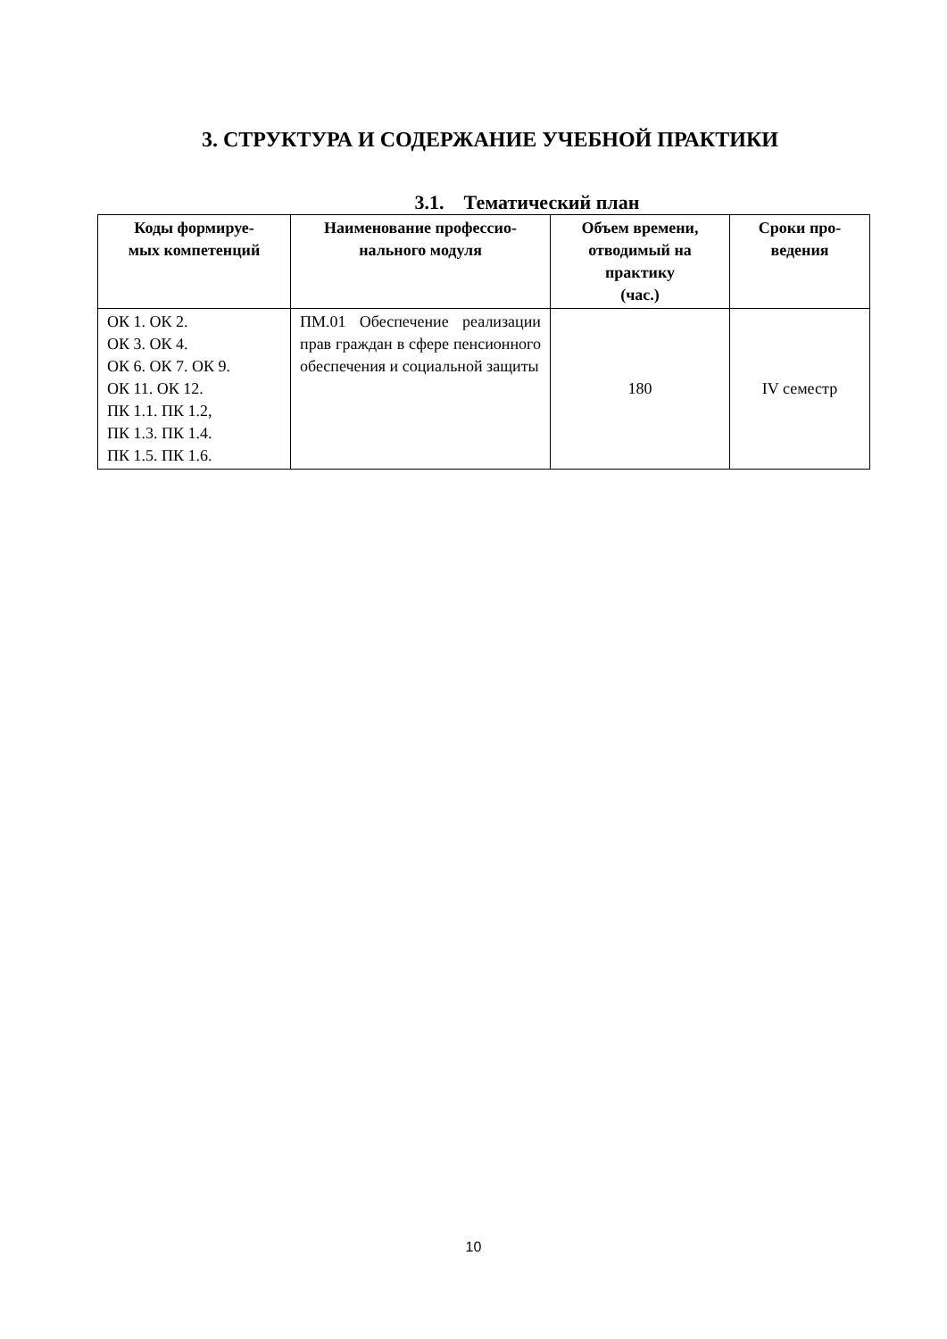3. СТРУКТУРА И СОДЕРЖАНИЕ УЧЕБНОЙ ПРАКТИКИ
3.1. Тематический план
| Коды формируе- мых компетенций | Наименование профессио- нального модуля | Объем времени, отводимый на практику (час.) | Сроки про- ведения |
| --- | --- | --- | --- |
| ОК 1. ОК 2. ОК 3. ОК 4. ОК 6. ОК 7. ОК 9. ОК 11. ОК 12. ПК 1.1. ПК 1.2, ПК 1.3. ПК 1.4. ПК 1.5. ПК 1.6. | ПМ.01 Обеспечение реализации прав граждан в сфере пенсионного обеспечения и социальной защиты | 180 | IV семестр |
10